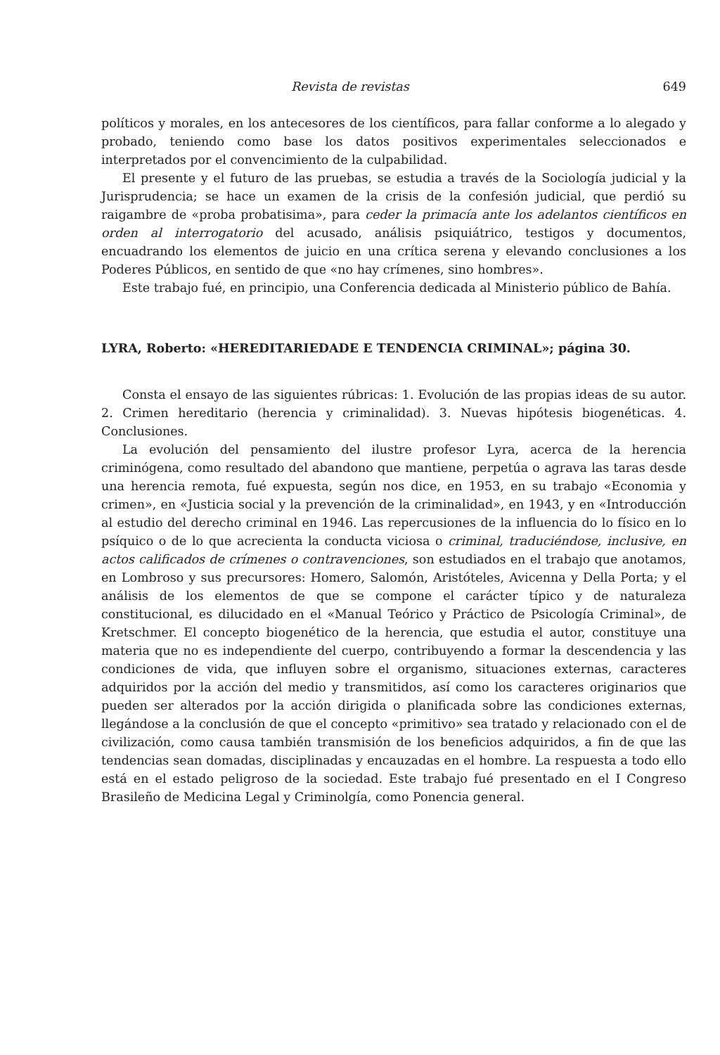Revista de revistas 649
políticos y morales, en los antecesores de los científicos, para fallar conforme a lo alegado y probado, teniendo como base los datos positivos experimentales seleccionados e interpretados por el convencimiento de la culpabilidad.
El presente y el futuro de las pruebas, se estudia a través de la Sociología judicial y la Jurisprudencia; se hace un examen de la crisis de la confesión judicial, que perdió su raigambre de «proba probatisima», para ceder la primacía ante los adelantos científicos en orden al interrogatorio del acusado, análisis psiquiátrico, testigos y documentos, encuadrando los elementos de juicio en una crítica serena y elevando conclusiones a los Poderes Públicos, en sentido de que «no hay crímenes, sino hombres».
Este trabajo fué, en principio, una Conferencia dedicada al Ministerio público de Bahía.
LYRA, Roberto: «HEREDITARIEDADE E TENDENCIA CRIMINAL»; página 30.
Consta el ensayo de las siguientes rúbricas: 1. Evolución de las propias ideas de su autor. 2. Crimen hereditario (herencia y criminalidad). 3. Nuevas hipótesis biogenéticas. 4. Conclusiones.
La evolución del pensamiento del ilustre profesor Lyra, acerca de la herencia criminógena, como resultado del abandono que mantiene, perpetúa o agrava las taras desde una herencia remota, fué expuesta, según nos dice, en 1953, en su trabajo «Economia y crimen», en «Justicia social y la prevención de la criminalidad», en 1943, y en «Introducción al estudio del derecho criminal en 1946. Las repercusiones de la influencia do lo físico en lo psíquico o de lo que acrecienta la conducta viciosa o criminal, traduciéndose, inclusive, en actos calificados de crímenes o contravenciones, son estudiados en el trabajo que anotamos, en Lombroso y sus precursores: Homero, Salomón, Aristóteles, Avicenna y Della Porta; y el análisis de los elementos de que se compone el carácter típico y de naturaleza constitucional, es dilucidado en el «Manual Teórico y Práctico de Psicología Criminal», de Kretschmer. El concepto biogenético de la herencia, que estudia el autor, constituye una materia que no es independiente del cuerpo, contribuyendo a formar la descendencia y las condiciones de vida, que influyen sobre el organismo, situaciones externas, caracteres adquiridos por la acción del medio y transmitidos, así como los caracteres originarios que pueden ser alterados por la acción dirigida o planificada sobre las condiciones externas, llegándose a la conclusión de que el concepto «primitivo» sea tratado y relacionado con el de civilización, como causa también transmisión de los beneficios adquiridos, a fin de que las tendencias sean domadas, disciplinadas y encauzadas en el hombre. La respuesta a todo ello está en el estado peligroso de la sociedad. Este trabajo fué presentado en el I Congreso Brasileño de Medicina Legal y Criminolgía, como Ponencia general.